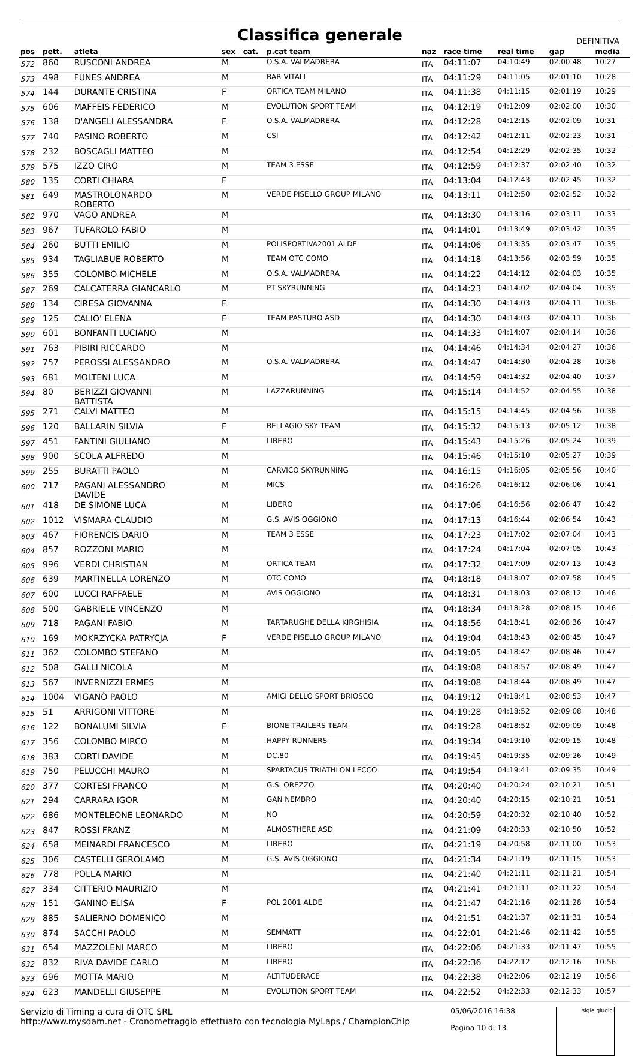Classifica generale
DEFINITIVA
| pos | pett. | atleta | sex | cat. | p.cat team | naz | race time | real time | gap | media |
| --- | --- | --- | --- | --- | --- | --- | --- | --- | --- | --- |
| 572 | 860 | RUSCONI ANDREA | M | | O.S.A. VALMADRERA | ITA | 04:11:07 | 04:10:49 | 02:00:48 | 10:27 |
| 573 | 498 | FUNES ANDREA | M | | BAR VITALI | ITA | 04:11:29 | 04:11:05 | 02:01:10 | 10:28 |
| 574 | 144 | DURANTE CRISTINA | F | | ORTICA TEAM MILANO | ITA | 04:11:38 | 04:11:15 | 02:01:19 | 10:29 |
| 575 | 606 | MAFFEIS FEDERICO | M | | EVOLUTION SPORT TEAM | ITA | 04:12:19 | 04:12:09 | 02:02:00 | 10:30 |
| 576 | 138 | D'ANGELI ALESSANDRA | F | | O.S.A. VALMADRERA | ITA | 04:12:28 | 04:12:15 | 02:02:09 | 10:31 |
| 577 | 740 | PASINO ROBERTO | M | | CSI | ITA | 04:12:42 | 04:12:11 | 02:02:23 | 10:31 |
| 578 | 232 | BOSCAGLI MATTEO | M | | | ITA | 04:12:54 | 04:12:29 | 02:02:35 | 10:32 |
| 579 | 575 | IZZO CIRO | M | | TEAM 3 ESSE | ITA | 04:12:59 | 04:12:37 | 02:02:40 | 10:32 |
| 580 | 135 | CORTI CHIARA | F | | | ITA | 04:13:04 | 04:12:43 | 02:02:45 | 10:32 |
| 581 | 649 | MASTROLONARDO ROBERTO | M | | VERDE PISELLO GROUP MILANO | ITA | 04:13:11 | 04:12:50 | 02:02:52 | 10:32 |
| 582 | 970 | VAGO ANDREA | M | | | ITA | 04:13:30 | 04:13:16 | 02:03:11 | 10:33 |
| 583 | 967 | TUFAROLO FABIO | M | | | ITA | 04:14:01 | 04:13:49 | 02:03:42 | 10:35 |
| 584 | 260 | BUTTI EMILIO | M | | POLISPORTIVA2001 ALDE | ITA | 04:14:06 | 04:13:35 | 02:03:47 | 10:35 |
| 585 | 934 | TAGLIABUE ROBERTO | M | | TEAM OTC COMO | ITA | 04:14:18 | 04:13:56 | 02:03:59 | 10:35 |
| 586 | 355 | COLOMBO MICHELE | M | | O.S.A. VALMADRERA | ITA | 04:14:22 | 04:14:12 | 02:04:03 | 10:35 |
| 587 | 269 | CALCATERRA GIANCARLO | M | | PT SKYRUNNING | ITA | 04:14:23 | 04:14:02 | 02:04:04 | 10:35 |
| 588 | 134 | CIRESA GIOVANNA | F | | | ITA | 04:14:30 | 04:14:03 | 02:04:11 | 10:36 |
| 589 | 125 | CALIO' ELENA | F | | TEAM PASTURO ASD | ITA | 04:14:30 | 04:14:03 | 02:04:11 | 10:36 |
| 590 | 601 | BONFANTI LUCIANO | M | | | ITA | 04:14:33 | 04:14:07 | 02:04:14 | 10:36 |
| 591 | 763 | PIBIRI RICCARDO | M | | | ITA | 04:14:46 | 04:14:34 | 02:04:27 | 10:36 |
| 592 | 757 | PEROSSI ALESSANDRO | M | | O.S.A. VALMADRERA | ITA | 04:14:47 | 04:14:30 | 02:04:28 | 10:36 |
| 593 | 681 | MOLTENI LUCA | M | | | ITA | 04:14:59 | 04:14:32 | 02:04:40 | 10:37 |
| 594 | 80 | BERIZZI GIOVANNI BATTISTA | M | | LAZZARUNNING | ITA | 04:15:14 | 04:14:52 | 02:04:55 | 10:38 |
| 595 | 271 | CALVI MATTEO | M | | | ITA | 04:15:15 | 04:14:45 | 02:04:56 | 10:38 |
| 596 | 120 | BALLARIN SILVIA | F | | BELLAGIO SKY TEAM | ITA | 04:15:32 | 04:15:13 | 02:05:12 | 10:38 |
| 597 | 451 | FANTINI GIULIANO | M | | LIBERO | ITA | 04:15:43 | 04:15:26 | 02:05:24 | 10:39 |
| 598 | 900 | SCOLA ALFREDO | M | | | ITA | 04:15:46 | 04:15:10 | 02:05:27 | 10:39 |
| 599 | 255 | BURATTI PAOLO | M | | CARVICO SKYRUNNING | ITA | 04:16:15 | 04:16:05 | 02:05:56 | 10:40 |
| 600 | 717 | PAGANI ALESSANDRO DAVIDE | M | | MICS | ITA | 04:16:26 | 04:16:12 | 02:06:06 | 10:41 |
| 601 | 418 | DE SIMONE LUCA | M | | LIBERO | ITA | 04:17:06 | 04:16:56 | 02:06:47 | 10:42 |
| 602 | 1012 | VISMARA CLAUDIO | M | | G.S. AVIS OGGIONO | ITA | 04:17:13 | 04:16:44 | 02:06:54 | 10:43 |
| 603 | 467 | FIORENCIS DARIO | M | | TEAM 3 ESSE | ITA | 04:17:23 | 04:17:02 | 02:07:04 | 10:43 |
| 604 | 857 | ROZZONI MARIO | M | | | ITA | 04:17:24 | 04:17:04 | 02:07:05 | 10:43 |
| 605 | 996 | VERDI CHRISTIAN | M | | ORTICA TEAM | ITA | 04:17:32 | 04:17:09 | 02:07:13 | 10:43 |
| 606 | 639 | MARTINELLA LORENZO | M | | OTC COMO | ITA | 04:18:18 | 04:18:07 | 02:07:58 | 10:45 |
| 607 | 600 | LUCCI RAFFAELE | M | | AVIS OGGIONO | ITA | 04:18:31 | 04:18:03 | 02:08:12 | 10:46 |
| 608 | 500 | GABRIELE VINCENZO | M | | | ITA | 04:18:34 | 04:18:28 | 02:08:15 | 10:46 |
| 609 | 718 | PAGANI FABIO | M | | TARTARUGHE DELLA KIRGHISIA | ITA | 04:18:56 | 04:18:41 | 02:08:36 | 10:47 |
| 610 | 169 | MOKRZYCKA PATRYCJA | F | | VERDE PISELLO GROUP MILANO | ITA | 04:19:04 | 04:18:43 | 02:08:45 | 10:47 |
| 611 | 362 | COLOMBO STEFANO | M | | | ITA | 04:19:05 | 04:18:42 | 02:08:46 | 10:47 |
| 612 | 508 | GALLI NICOLA | M | | | ITA | 04:19:08 | 04:18:57 | 02:08:49 | 10:47 |
| 613 | 567 | INVERNIZZI ERMES | M | | | ITA | 04:19:08 | 04:18:44 | 02:08:49 | 10:47 |
| 614 | 1004 | VIGANÒ PAOLO | M | | AMICI DELLO SPORT BRIOSCO | ITA | 04:19:12 | 04:18:41 | 02:08:53 | 10:47 |
| 615 | 51 | ARRIGONI VITTORE | M | | | ITA | 04:19:28 | 04:18:52 | 02:09:08 | 10:48 |
| 616 | 122 | BONALUMI SILVIA | F | | BIONE TRAILERS TEAM | ITA | 04:19:28 | 04:18:52 | 02:09:09 | 10:48 |
| 617 | 356 | COLOMBO MIRCO | M | | HAPPY RUNNERS | ITA | 04:19:34 | 04:19:10 | 02:09:15 | 10:48 |
| 618 | 383 | CORTI DAVIDE | M | | DC.80 | ITA | 04:19:45 | 04:19:35 | 02:09:26 | 10:49 |
| 619 | 750 | PELUCCHI MAURO | M | | SPARTACUS TRIATHLON LECCO | ITA | 04:19:54 | 04:19:41 | 02:09:35 | 10:49 |
| 620 | 377 | CORTESI FRANCO | M | | G.S. OREZZO | ITA | 04:20:40 | 04:20:24 | 02:10:21 | 10:51 |
| 621 | 294 | CARRARA IGOR | M | | GAN NEMBRO | ITA | 04:20:40 | 04:20:15 | 02:10:21 | 10:51 |
| 622 | 686 | MONTELEONE LEONARDO | M | | NO | ITA | 04:20:59 | 04:20:32 | 02:10:40 | 10:52 |
| 623 | 847 | ROSSI FRANZ | M | | ALMOSTHERE ASD | ITA | 04:21:09 | 04:20:33 | 02:10:50 | 10:52 |
| 624 | 658 | MEINARDI FRANCESCO | M | | LIBERO | ITA | 04:21:19 | 04:20:58 | 02:11:00 | 10:53 |
| 625 | 306 | CASTELLI GEROLAMO | M | | G.S. AVIS OGGIONO | ITA | 04:21:34 | 04:21:19 | 02:11:15 | 10:53 |
| 626 | 778 | POLLA MARIO | M | | | ITA | 04:21:40 | 04:21:11 | 02:11:21 | 10:54 |
| 627 | 334 | CITTERIO MAURIZIO | M | | | ITA | 04:21:41 | 04:21:11 | 02:11:22 | 10:54 |
| 628 | 151 | GANINO ELISA | F | | POL 2001 ALDE | ITA | 04:21:47 | 04:21:16 | 02:11:28 | 10:54 |
| 629 | 885 | SALIERNO DOMENICO | M | | | ITA | 04:21:51 | 04:21:37 | 02:11:31 | 10:54 |
| 630 | 874 | SACCHI PAOLO | M | | SEMMATT | ITA | 04:22:01 | 04:21:46 | 02:11:42 | 10:55 |
| 631 | 654 | MAZZOLENI MARCO | M | | LIBERO | ITA | 04:22:06 | 04:21:33 | 02:11:47 | 10:55 |
| 632 | 832 | RIVA DAVIDE CARLO | M | | LIBERO | ITA | 04:22:36 | 04:22:12 | 02:12:16 | 10:56 |
| 633 | 696 | MOTTA MARIO | M | | ALTITUDERACE | ITA | 04:22:38 | 04:22:06 | 02:12:19 | 10:56 |
| 634 | 623 | MANDELLI GIUSEPPE | M | | EVOLUTION SPORT TEAM | ITA | 04:22:52 | 04:22:33 | 02:12:33 | 10:57 |
Servizio di Timing a cura di OTC SRL
http://www.mysdam.net - Cronometraggio effettuato con tecnologia MyLaps / ChampionChip
05/06/2016 16:38
Pagina 10 di 13
sigle giudici